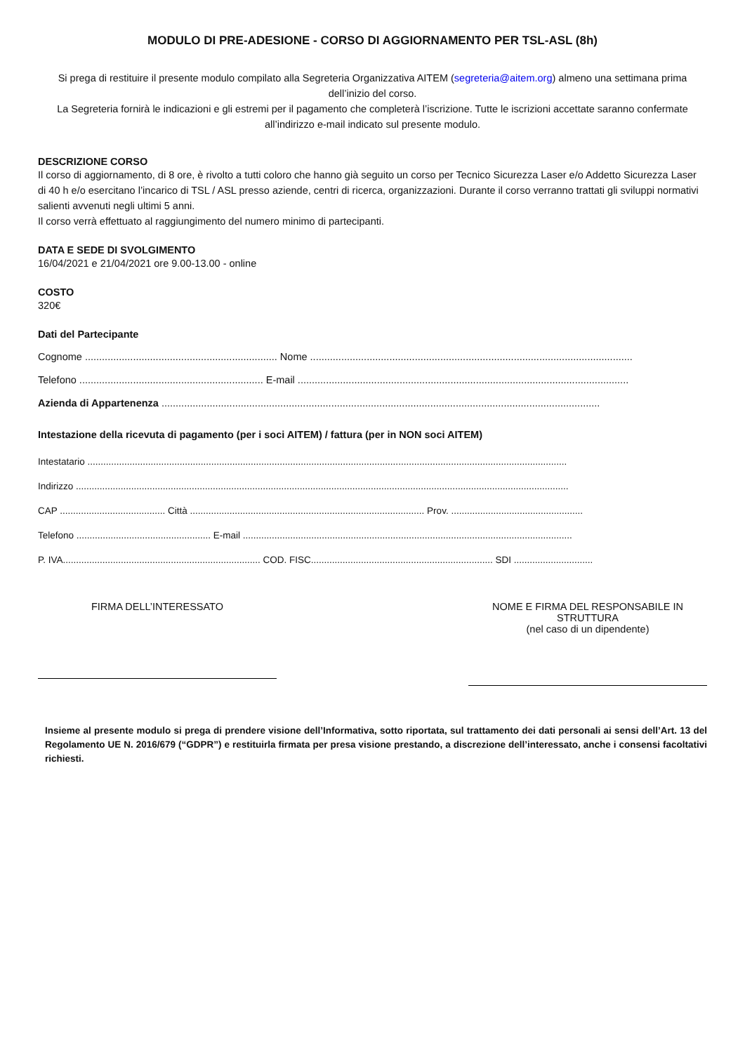MODULO DI PRE-ADESIONE - CORSO DI AGGIORNAMENTO PER TSL-ASL (8h)
Si prega di restituire il presente modulo compilato alla Segreteria Organizzativa AITEM (segreteria@aitem.org) almeno una settimana prima dell’inizio del corso.
La Segreteria fornirà le indicazioni e gli estremi per il pagamento che completerà l’iscrizione. Tutte le iscrizioni accettate saranno confermate all’indirizzo e-mail indicato sul presente modulo.
DESCRIZIONE CORSO
Il corso di aggiornamento, di 8 ore, è rivolto a tutti coloro che hanno già seguito un corso per Tecnico Sicurezza Laser e/o Addetto Sicurezza Laser di 40 h e/o esercitano l’incarico di TSL / ASL presso aziende, centri di ricerca, organizzazioni. Durante il corso verranno trattati gli sviluppi normativi salienti avvenuti negli ultimi 5 anni.
Il corso verrà effettuato al raggiungimento del numero minimo di partecipanti.
DATA E SEDE DI SVOLGIMENTO
16/04/2021 e 21/04/2021 ore 9.00-13.00 - online
COSTO
320€
Dati del Partecipante
Cognome .................................................................... Nome ..................................................................................................................
Telefono ................................................................. E-mail .....................................................................................................................
Azienda di Appartenenza ...........................................................................................................................................................
Intestazione della ricevuta di pagamento (per i soci AITEM) / fattura (per in NON soci AITEM)
Intestatario ......................................................................................................................................................................................
Indirizzo ...........................................................................................................................................................................................
CAP ........................................ Città ......................................................................................... Prov. ..................................................
Telefono ................................................... E-mail .............................................................................................................................
P. IVA........................................................................... COD. FISC..................................................................... SDI ..............................
FIRMA DELL’INTERESSATO NOME E FIRMA DEL RESPONSABILE IN STRUTTURA
(nel caso di un dipendente)
Insieme al presente modulo si prega di prendere visione dell’Informativa, sotto riportata, sul trattamento dei dati personali ai sensi dell’Art. 13 del Regolamento UE N. 2016/679 (“GDPR”) e restituirla firmata per presa visione prestando, a discrezione dell’interessato, anche i consensi facoltativi richiesti.